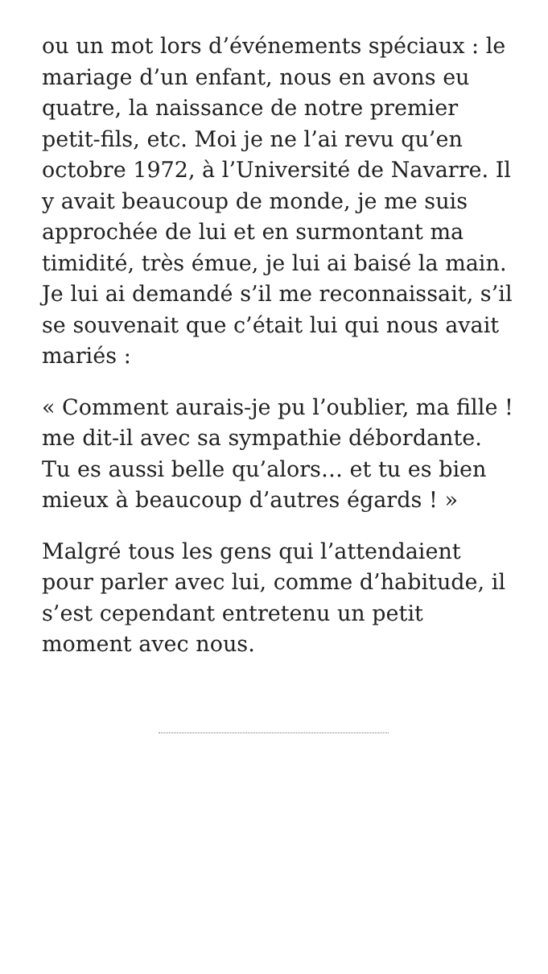ou un mot lors d’événements spéciaux : le mariage d’un enfant, nous en avons eu quatre, la naissance de notre premier petit-fils, etc. Moi je ne l’ai revu qu’en octobre 1972, à l’Université de Navarre. Il y avait beaucoup de monde, je me suis approchée de lui et en surmontant ma timidité, très émue, je lui ai baisé la main. Je lui ai demandé s’il me reconnaissait, s’il se souvenait que c’était lui qui nous avait mariés :
« Comment aurais-je pu l’oublier, ma fille ! me dit-il avec sa sympathie débordante. Tu es aussi belle qu’alors… et tu es bien mieux à beaucoup d’autres égards ! »
Malgré tous les gens qui l’attendaient pour parler avec lui, comme d’habitude, il s’est cependant entretenu un petit moment avec nous.